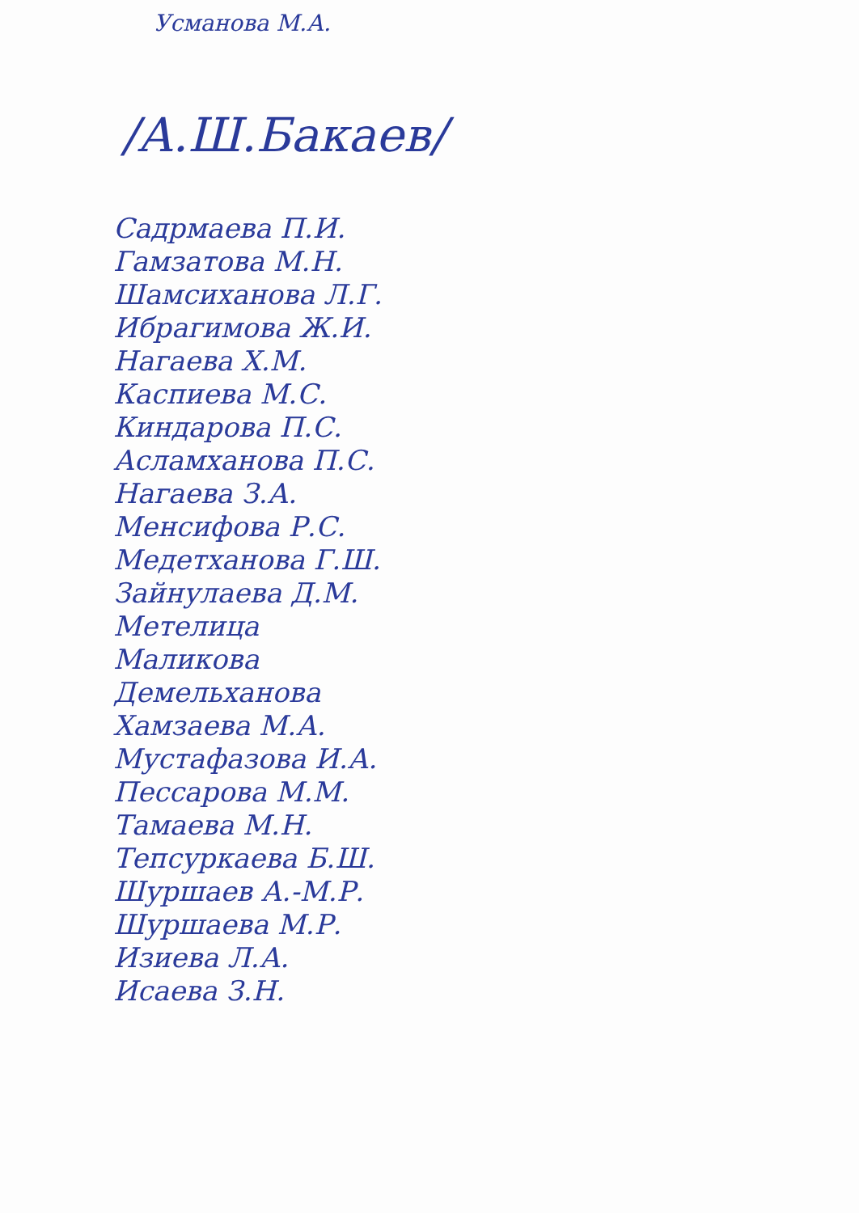Усманова М.А.
/А.Ш.Бакаев/
Садрмаева П.И.
Гамзатова М.Н.
Шамсиханова Л.Г.
Ибрагимова Ж.И.
Нагаева Х.М.
Каспиева М.С.
Киндарова П.С.
Асламханова П.С.
Нагаева З.А.
Менсифова Р.С.
Медетханова Г.Ш.
Зайнулаева Д.М.
Метелица
Маликова
Демельханова
Хамзаева М.А.
Мустафазова И.А.
Пессарова М.М.
Тамаева М.Н.
Тепсуркаева Б.Ш.
Шуршаев А.-М.Р.
Шуршаева М.Р.
Изиева Л.А.
Исаева З.Н.